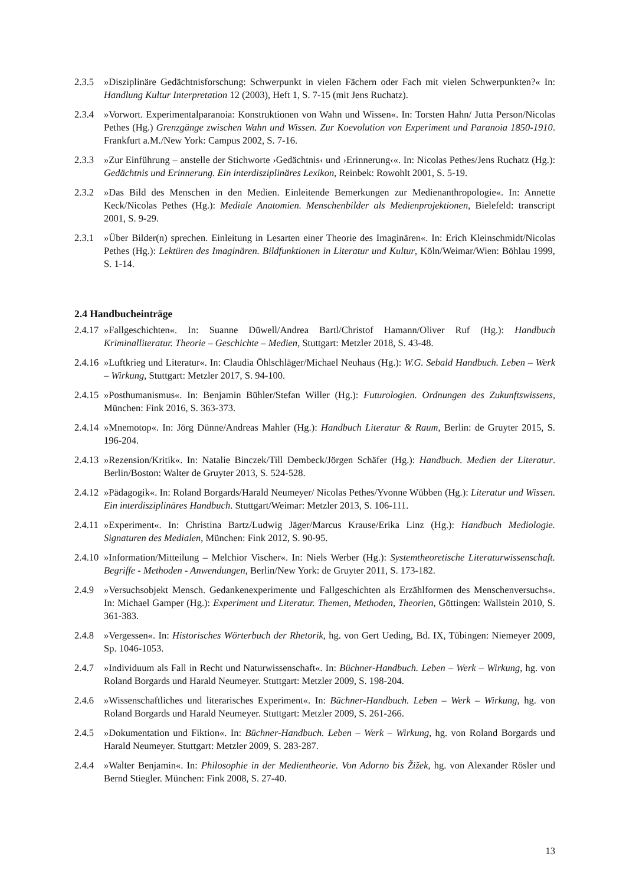2.3.5 »Disziplinäre Gedächtnisforschung: Schwerpunkt in vielen Fächern oder Fach mit vielen Schwerpunkten?« In: Handlung Kultur Interpretation 12 (2003), Heft 1, S. 7-15 (mit Jens Ruchatz).
2.3.4 »Vorwort. Experimentalparanoia: Konstruktionen von Wahn und Wissen«. In: Torsten Hahn/ Jutta Person/Nicolas Pethes (Hg.) Grenzgänge zwischen Wahn und Wissen. Zur Koevolution von Experiment und Paranoia 1850-1910. Frankfurt a.M./New York: Campus 2002, S. 7-16.
2.3.3 »Zur Einführung – anstelle der Stichworte ›Gedächtnis‹ und ›Erinnerung‹«. In: Nicolas Pethes/Jens Ruchatz (Hg.): Gedächtnis und Erinnerung. Ein interdisziplinäres Lexikon, Reinbek: Rowohlt 2001, S. 5-19.
2.3.2 »Das Bild des Menschen in den Medien. Einleitende Bemerkungen zur Medienanthropologie«. In: Annette Keck/Nicolas Pethes (Hg.): Mediale Anatomien. Menschenbilder als Medienprojektionen, Bielefeld: transcript 2001, S. 9-29.
2.3.1 »Über Bilder(n) sprechen. Einleitung in Lesarten einer Theorie des Imaginären«. In: Erich Kleinschmidt/Nicolas Pethes (Hg.): Lektüren des Imaginären. Bildfunktionen in Literatur und Kultur, Köln/Weimar/Wien: Böhlau 1999, S. 1-14.
2.4 Handbucheinträge
2.4.17 »Fallgeschichten«. In: Suanne Düwell/Andrea Bartl/Christof Hamann/Oliver Ruf (Hg.): Handbuch Kriminalliteratur. Theorie – Geschichte – Medien, Stuttgart: Metzler 2018, S. 43-48.
2.4.16 »Luftkrieg und Literatur«. In: Claudia Öhlschläger/Michael Neuhaus (Hg.): W.G. Sebald Handbuch. Leben – Werk – Wirkung, Stuttgart: Metzler 2017, S. 94-100.
2.4.15 »Posthumanismus«. In: Benjamin Bühler/Stefan Willer (Hg.): Futurologien. Ordnungen des Zukunftswissens, München: Fink 2016, S. 363-373.
2.4.14 »Mnemotop«. In: Jörg Dünne/Andreas Mahler (Hg.): Handbuch Literatur & Raum, Berlin: de Gruyter 2015, S. 196-204.
2.4.13 »Rezension/Kritik«. In: Natalie Binczek/Till Dembeck/Jörgen Schäfer (Hg.): Handbuch. Medien der Literatur. Berlin/Boston: Walter de Gruyter 2013, S. 524-528.
2.4.12 »Pädagogik«. In: Roland Borgards/Harald Neumeyer/ Nicolas Pethes/Yvonne Wübben (Hg.): Literatur und Wissen. Ein interdisziplinäres Handbuch. Stuttgart/Weimar: Metzler 2013, S. 106-111.
2.4.11 »Experiment«. In: Christina Bartz/Ludwig Jäger/Marcus Krause/Erika Linz (Hg.): Handbuch Mediologie. Signaturen des Medialen, München: Fink 2012, S. 90-95.
2.4.10 »Information/Mitteilung – Melchior Vischer«. In: Niels Werber (Hg.): Systemtheoretische Literaturwissenschaft. Begriffe - Methoden - Anwendungen, Berlin/New York: de Gruyter 2011, S. 173-182.
2.4.9 »Versuchsobjekt Mensch. Gedankenexperimente und Fallgeschichten als Erzählformen des Menschenversuchs«. In: Michael Gamper (Hg.): Experiment und Literatur. Themen, Methoden, Theorien, Göttingen: Wallstein 2010, S. 361-383.
2.4.8 »Vergessen«. In: Historisches Wörterbuch der Rhetorik, hg. von Gert Ueding, Bd. IX, Tübingen: Niemeyer 2009, Sp. 1046-1053.
2.4.7 »Individuum als Fall in Recht und Naturwissenschaft«. In: Büchner-Handbuch. Leben – Werk – Wirkung, hg. von Roland Borgards und Harald Neumeyer. Stuttgart: Metzler 2009, S. 198-204.
2.4.6 »Wissenschaftliches und literarisches Experiment«. In: Büchner-Handbuch. Leben – Werk – Wirkung, hg. von Roland Borgards und Harald Neumeyer. Stuttgart: Metzler 2009, S. 261-266.
2.4.5 »Dokumentation und Fiktion«. In: Büchner-Handbuch. Leben – Werk – Wirkung, hg. von Roland Borgards und Harald Neumeyer. Stuttgart: Metzler 2009, S. 283-287.
2.4.4 »Walter Benjamin«. In: Philosophie in der Medientheorie. Von Adorno bis Žižek, hg. von Alexander Rösler und Bernd Stiegler. München: Fink 2008, S. 27-40.
13